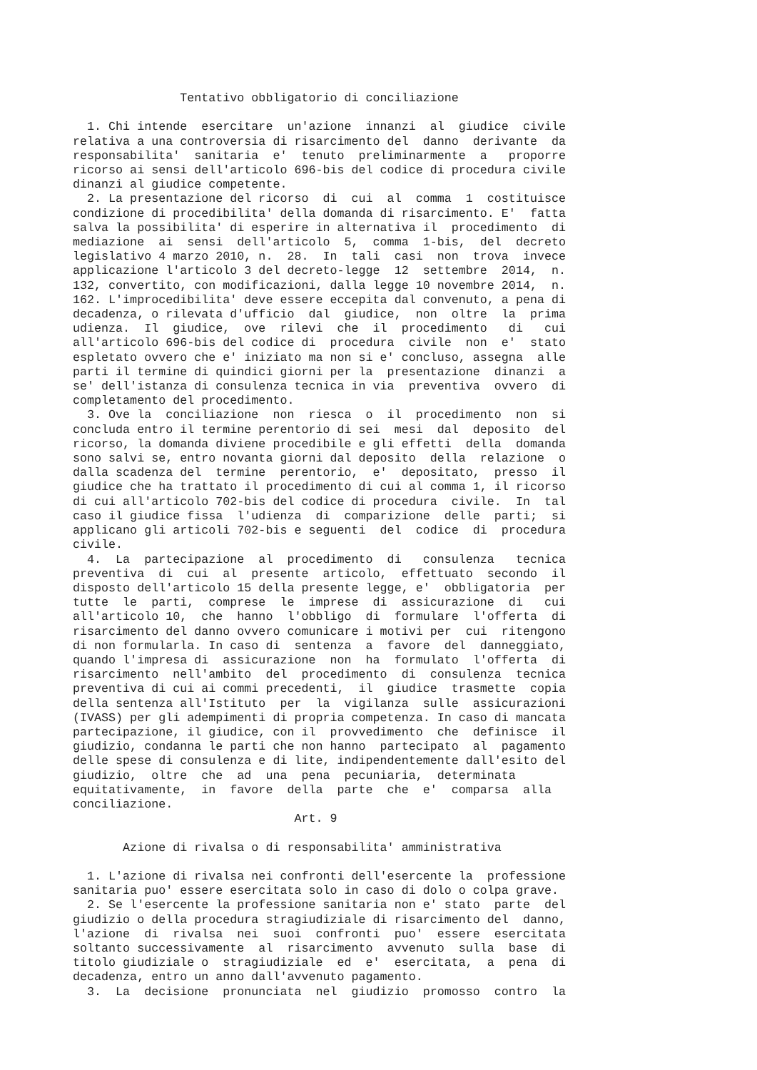Tentativo obbligatorio di conciliazione

  1. Chi intende  esercitare  un'azione  innanzi  al  giudice  civile
relativa a una controversia di risarcimento del  danno  derivante  da
responsabilita'  sanitaria  e'  tenuto  preliminarmente  a   proporre
ricorso ai sensi dell'articolo 696-bis del codice di procedura civile
dinanzi al giudice competente.
  2. La presentazione del ricorso  di  cui  al  comma  1  costituisce
condizione di procedibilita' della domanda di risarcimento. E'  fatta
salva la possibilita' di esperire in alternativa il  procedimento  di
mediazione  ai  sensi  dell'articolo  5,  comma  1-bis,  del  decreto
legislativo 4 marzo 2010, n.  28.  In  tali  casi  non  trova  invece
applicazione l'articolo 3 del decreto-legge  12  settembre  2014,  n.
132, convertito, con modificazioni, dalla legge 10 novembre 2014,  n.
162. L'improcedibilita' deve essere eccepita dal convenuto, a pena di
decadenza, o rilevata d'ufficio  dal  giudice,  non  oltre  la  prima
udienza.  Il  giudice,  ove  rilevi  che  il  procedimento   di   cui
all'articolo 696-bis del codice di  procedura  civile  non  e'  stato
espletato ovvero che e' iniziato ma non si e' concluso, assegna  alle
parti il termine di quindici giorni per la  presentazione  dinanzi  a
se' dell'istanza di consulenza tecnica in via  preventiva  ovvero  di
completamento del procedimento.
  3. Ove la  conciliazione  non  riesca  o  il  procedimento  non  si
concluda entro il termine perentorio di sei  mesi  dal  deposito  del
ricorso, la domanda diviene procedibile e gli effetti  della  domanda
sono salvi se, entro novanta giorni dal deposito  della  relazione  o
dalla scadenza del  termine  perentorio,  e'  depositato,  presso  il
giudice che ha trattato il procedimento di cui al comma 1, il ricorso
di cui all'articolo 702-bis del codice di procedura  civile.  In  tal
caso il giudice fissa  l'udienza  di  comparizione  delle  parti;  si
applicano gli articoli 702-bis e seguenti  del  codice  di  procedura
civile.
  4.  La  partecipazione  al  procedimento  di   consulenza   tecnica
preventiva  di  cui  al  presente  articolo,  effettuato  secondo  il
disposto dell'articolo 15 della presente legge, e'  obbligatoria  per
tutte  le  parti,  comprese  le  imprese  di  assicurazione  di   cui
all'articolo 10,  che  hanno  l'obbligo  di  formulare  l'offerta  di
risarcimento del danno ovvero comunicare i motivi per  cui  ritengono
di non formularla. In caso di  sentenza  a  favore  del  danneggiato,
quando l'impresa di  assicurazione  non  ha  formulato  l'offerta  di
risarcimento  nell'ambito  del  procedimento  di  consulenza  tecnica
preventiva di cui ai commi precedenti,  il  giudice  trasmette  copia
della sentenza all'Istituto  per  la  vigilanza  sulle  assicurazioni
(IVASS) per gli adempimenti di propria competenza. In caso di mancata
partecipazione, il giudice, con il  provvedimento  che  definisce  il
giudizio, condanna le parti che non hanno  partecipato  al  pagamento
delle spese di consulenza e di lite, indipendentemente dall'esito del
giudizio,  oltre  che  ad  una  pena  pecuniaria,  determinata
equitativamente,  in  favore  della  parte  che  e'  comparsa  alla
conciliazione.
                               Art. 9

       Azione di rivalsa o di responsabilita' amministrativa

  1. L'azione di rivalsa nei confronti dell'esercente la  professione
sanitaria puo' essere esercitata solo in caso di dolo o colpa grave.
  2. Se l'esercente la professione sanitaria non e' stato  parte  del
giudizio o della procedura stragiudiziale di risarcimento del  danno,
l'azione  di  rivalsa  nei  suoi  confronti  puo'  essere  esercitata
soltanto successivamente  al  risarcimento  avvenuto  sulla  base  di
titolo giudiziale o  stragiudiziale  ed  e'  esercitata,  a  pena  di
decadenza, entro un anno dall'avvenuto pagamento.
  3.  La  decisione  pronunciata  nel  giudizio  promosso  contro  la